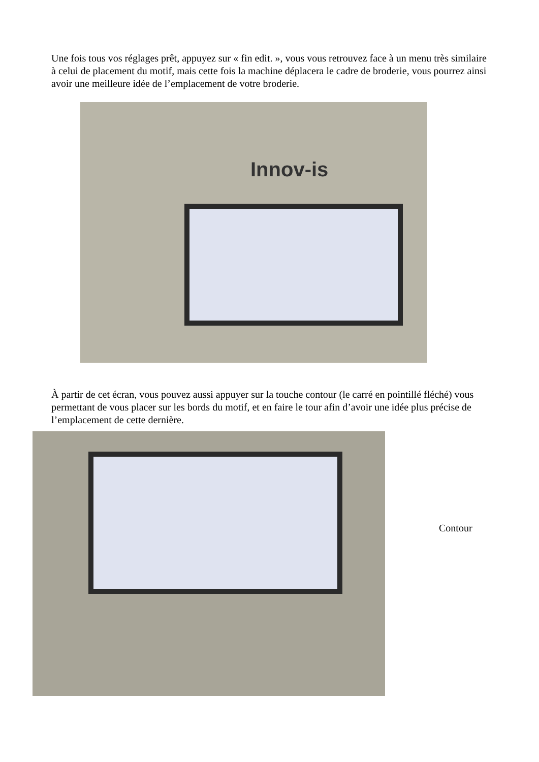Une fois tous vos réglages prêt, appuyez sur « fin edit. », vous vous retrouvez face à un menu très similaire à celui de placement du motif, mais cette fois la machine déplacera le cadre de broderie, vous pourrez ainsi avoir une meilleure idée de l’emplacement de votre broderie.
Innov-is
À partir de cet écran, vous pouvez aussi appuyer sur la touche contour (le carré en pointillé fléché) vous permettant de vous placer sur les bords du motif, et en faire le tour afin d’avoir une idée plus précise de l’emplacement de cette dernière.
Contour